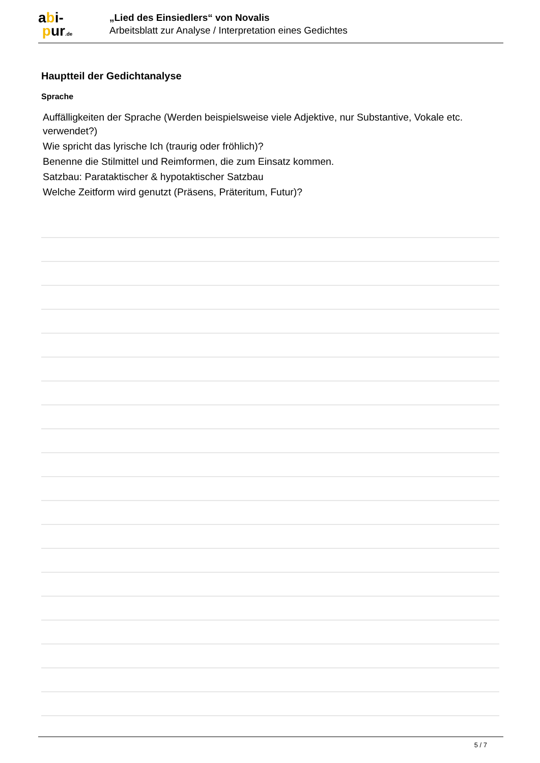abi-
pur.de
„Lied des Einsiedlers“ von Novalis
Arbeitsblatt zur Analyse / Interpretation eines Gedichtes
Hauptteil der Gedichtanalyse
Sprache
Auffälligkeiten der Sprache (Werden beispielsweise viele Adjektive, nur Substantive, Vokale etc. verwendet?)
Wie spricht das lyrische Ich (traurig oder fröhlich)?
Benenne die Stilmittel und Reimformen, die zum Einsatz kommen.
Satzbau: Parataktischer & hypotaktischer Satzbau
Welche Zeitform wird genutzt (Präsens, Präteritum, Futur)?
5 / 7